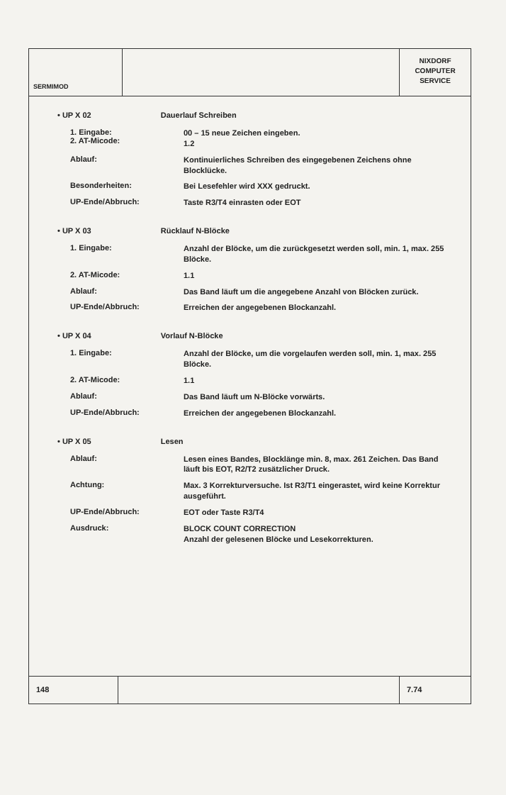SERMIMOD
NIXDORF
COMPUTER
SERVICE
• UP X 02 Dauerlauf Schreiben
1. Eingabe:
2. AT-Micode:
00 – 15 neue Zeichen eingeben.
1.2
Ablauf:
Kontinuierliches Schreiben des eingegebenen Zeichens ohne Blocklücke.
Besonderheiten:
Bei Lesefehler wird XXX gedruckt.
UP-Ende/Abbruch:
Taste R3/T4 einrasten oder EOT
• UP X 03 Rücklauf N-Blöcke
1. Eingabe:
Anzahl der Blöcke, um die zurückgesetzt werden soll, min. 1, max. 255 Blöcke.
2. AT-Micode:
1.1
Ablauf:
Das Band läuft um die angegebene Anzahl von Blöcken zurück.
UP-Ende/Abbruch:
Erreichen der angegebenen Blockanzahl.
• UP X 04 Vorlauf N-Blöcke
1. Eingabe:
Anzahl der Blöcke, um die vorgelaufen werden soll, min. 1, max. 255 Blöcke.
2. AT-Micode:
1.1
Ablauf:
Das Band läuft um N-Blöcke vorwärts.
UP-Ende/Abbruch:
Erreichen der angegebenen Blockanzahl.
• UP X 05 Lesen
Ablauf:
Lesen eines Bandes, Blocklänge min. 8, max. 261 Zeichen. Das Band läuft bis EOT, R2/T2 zusätzlicher Druck.
Achtung:
Max. 3 Korrekturversuche. Ist R3/T1 eingerastet, wird keine Korrektur ausgeführt.
UP-Ende/Abbruch:
EOT oder Taste R3/T4
Ausdruck:
BLOCK COUNT CORRECTION
Anzahl der gelesenen Blöcke und Lesekorrekturen.
148 7.74